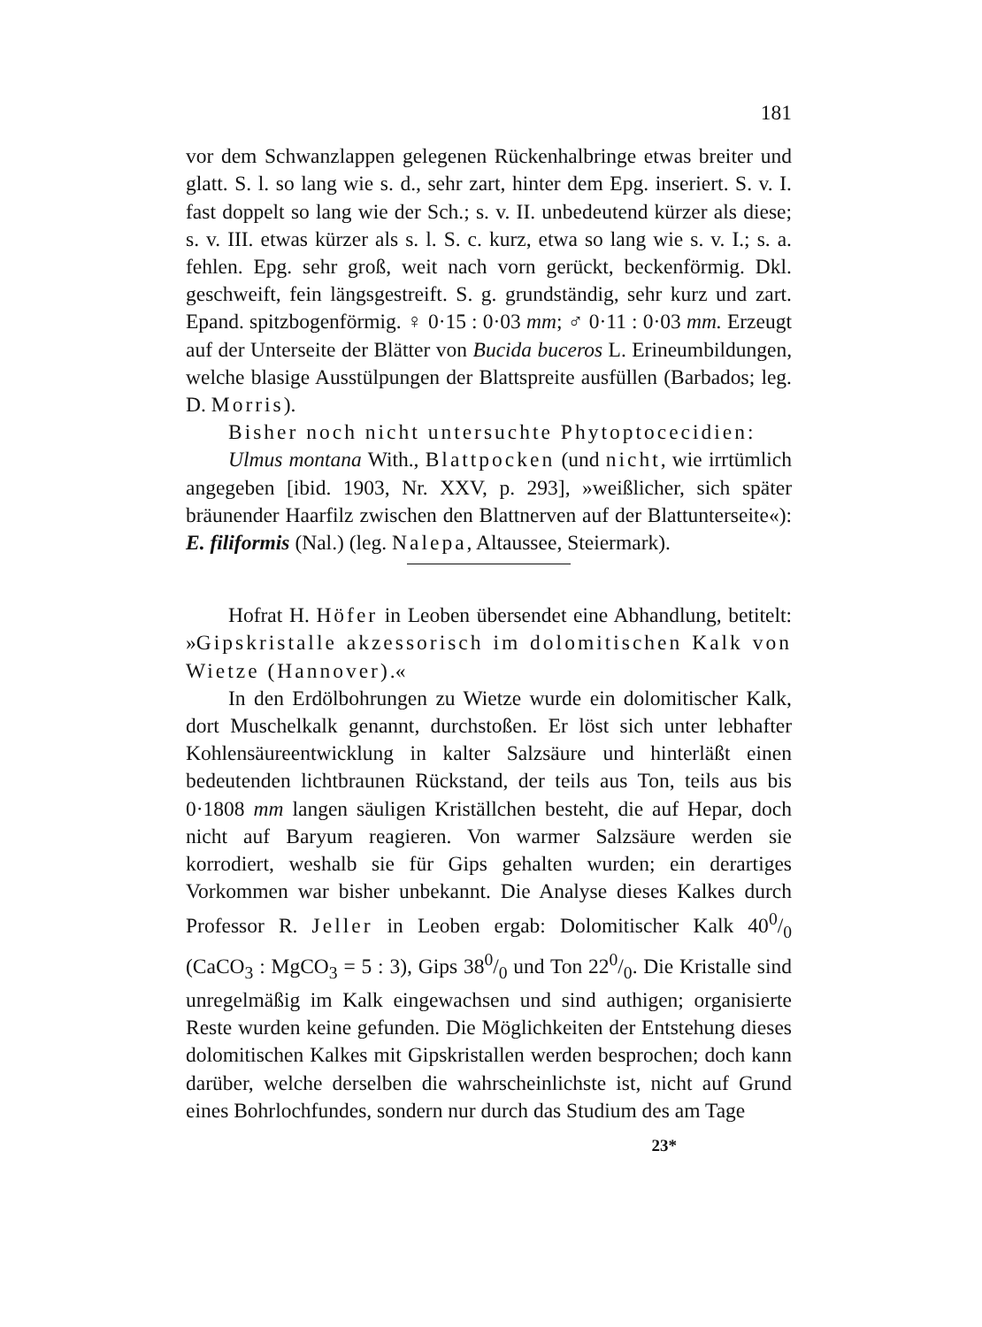181
vor dem Schwanzlappen gelegenen Rückenhalbringe etwas breiter und glatt. S. l. so lang wie s. d., sehr zart, hinter dem Epg. inseriert. S. v. I. fast doppelt so lang wie der Sch.; s. v. II. unbedeutend kürzer als diese; s. v. III. etwas kürzer als s. l. S. c. kurz, etwa so lang wie s. v. I.; s. a. fehlen. Epg. sehr groß, weit nach vorn gerückt, beckenförmig. Dkl. geschweift, fein längsgestreift. S. g. grundständig, sehr kurz und zart. Epand. spitzbogenförmig. ♀ 0·15 : 0·03 mm; ♂ 0·11 : 0·03 mm. Erzeugt auf der Unterseite der Blätter von Bucida buceros L. Erineumbildungen, welche blasige Ausstülpungen der Blattspreite ausfüllen (Barbados; leg. D. Morris).
Bisher noch nicht untersuchte Phytoptocecidien:
Ulmus montana With., Blattpocken (und nicht, wie irrtümlich angegeben [ibid. 1903, Nr. XXV, p. 293], »weißlicher, sich später bräunender Haarfilz zwischen den Blattnerven auf der Blattunterseite«): E. filiformis (Nal.) (leg. Nalepa, Altaussee, Steiermark).
Hofrat H. Höfer in Leoben übersendet eine Abhandlung, betitelt: »Gipskristalle akzessorisch im dolomitischen Kalk von Wietze (Hannover).«
In den Erdölbohrungen zu Wietze wurde ein dolomitischer Kalk, dort Muschelkalk genannt, durchstoßen. Er löst sich unter lebhafter Kohlensäureentwicklung in kalter Salzsäure und hinterläßt einen bedeutenden lichtbraunen Rückstand, der teils aus Ton, teils aus bis 0·1808 mm langen säuligen Kriställchen besteht, die auf Hepar, doch nicht auf Baryum reagieren. Von warmer Salzsäure werden sie korrodiert, weshalb sie für Gips gehalten wurden; ein derartiges Vorkommen war bisher unbekannt. Die Analyse dieses Kalkes durch Professor R. Jeller in Leoben ergab: Dolomitischer Kalk 400/0 (CaCO<sub>3</sub> : MgCO<sub>3</sub> = 5 : 3), Gips 380/0 und Ton 220/0. Die Kristalle sind unregelmäßig im Kalk eingewachsen und sind authigen; organisierte Reste wurden keine gefunden. Die Möglichkeiten der Entstehung dieses dolomitischen Kalkes mit Gipskristallen werden besprochen; doch kann darüber, welche derselben die wahrscheinlichste ist, nicht auf Grund eines Bohrlochfundes, sondern nur durch das Studium des am Tage
23*